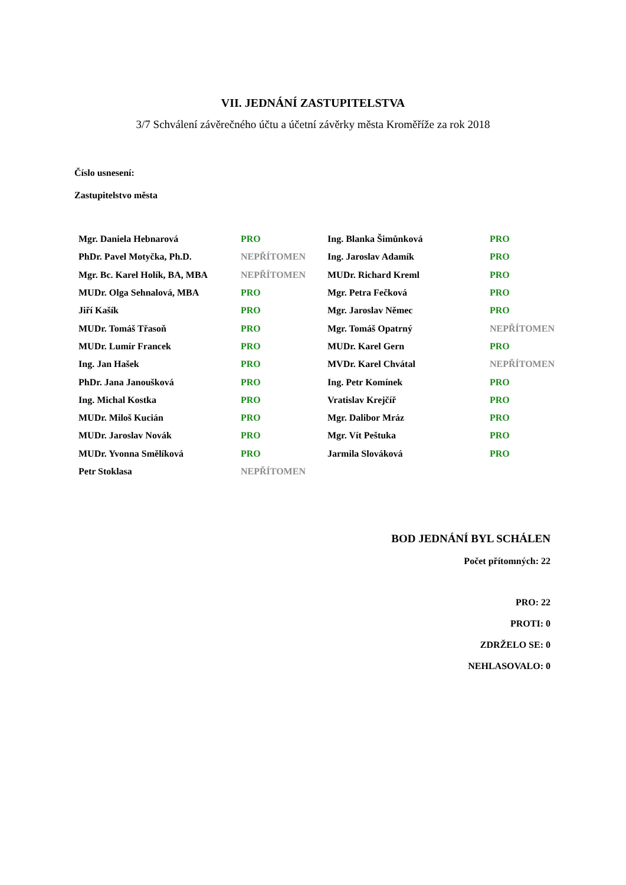VII. JEDNÁNÍ ZASTUPITELSTVA
3/7 Schválení závěrečného účtu a účetní závěrky města Kroměříže za rok 2018
Číslo usnesení:
Zastupitelstvo města
| Mgr. Daniela Hebnarová | PRO | Ing. Blanka Šimůnková | PRO |
| PhDr. Pavel Motyčka, Ph.D. | NEPŘÍTOMEN | Ing. Jaroslav Adamík | PRO |
| Mgr. Bc. Karel Holík, BA, MBA | NEPŘÍTOMEN | MUDr. Richard Kreml | PRO |
| MUDr. Olga Sehnalová, MBA | PRO | Mgr. Petra Fečková | PRO |
| Jiří Kašík | PRO | Mgr. Jaroslav Němec | PRO |
| MUDr. Tomáš Třasoň | PRO | Mgr. Tomáš Opatrný | NEPŘÍTOMEN |
| MUDr. Lumír Francek | PRO | MUDr. Karel Gern | PRO |
| Ing. Jan Hašek | PRO | MVDr. Karel Chvátal | NEPŘÍTOMEN |
| PhDr. Jana Janoušková | PRO | Ing. Petr Komínek | PRO |
| Ing. Michal Kostka | PRO | Vratislav Krejčíř | PRO |
| MUDr. Miloš Kucián | PRO | Mgr. Dalibor Mráz | PRO |
| MUDr. Jaroslav Novák | PRO | Mgr. Vít Peštuka | PRO |
| MUDr. Yvonna Smělíková | PRO | Jarmila Slováková | PRO |
| Petr Stoklasa | NEPŘÍTOMEN | | |
BOD JEDNÁNÍ BYL SCHÁLEN
Počet přítomných: 22
PRO: 22
PROTI: 0
ZDRŽELO SE: 0
NEHLASOVALO: 0